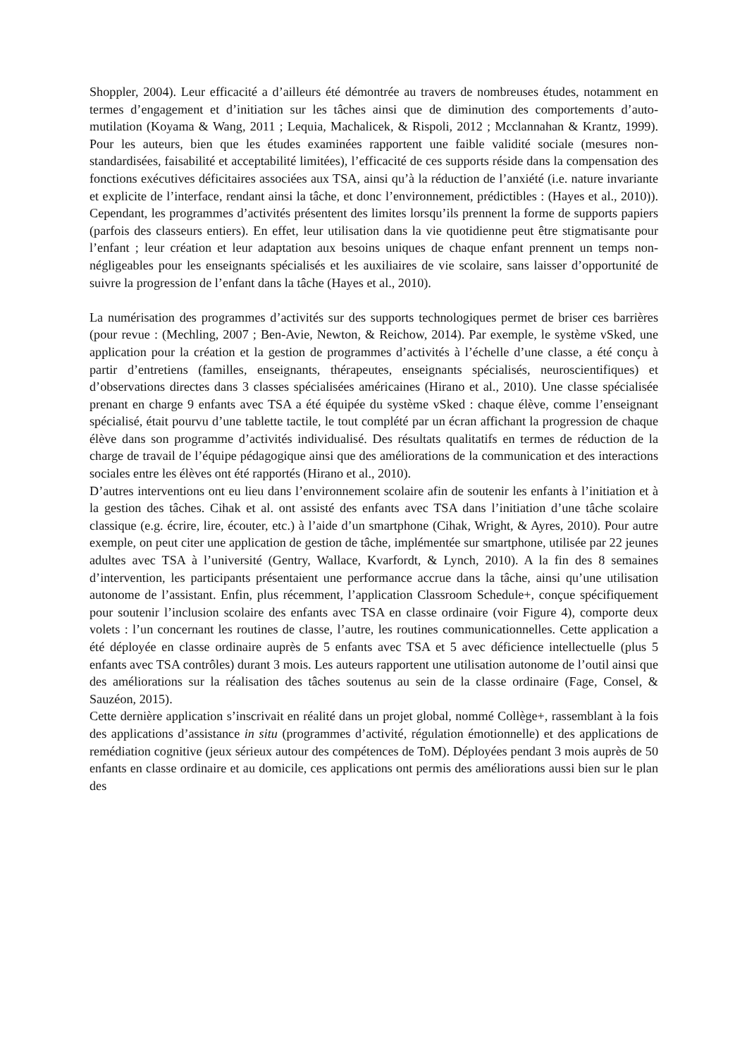Shoppler, 2004). Leur efficacité a d’ailleurs été démontrée au travers de nombreuses études, notamment en termes d’engagement et d’initiation sur les tâches ainsi que de diminution des comportements d’auto-mutilation (Koyama & Wang, 2011 ; Lequia, Machalicek, & Rispoli, 2012 ; Mcclannahan & Krantz, 1999). Pour les auteurs, bien que les études examinées rapportent une faible validité sociale (mesures non-standardisées, faisabilité et acceptabilité limitées), l’efficacité de ces supports réside dans la compensation des fonctions exécutives déficitaires associées aux TSA, ainsi qu’à la réduction de l’anxiété (i.e. nature invariante et explicite de l’interface, rendant ainsi la tâche, et donc l’environnement, prédictibles : (Hayes et al., 2010)). Cependant, les programmes d’activités présentent des limites lorsqu’ils prennent la forme de supports papiers (parfois des classeurs entiers). En effet, leur utilisation dans la vie quotidienne peut être stigmatisante pour l’enfant ; leur création et leur adaptation aux besoins uniques de chaque enfant prennent un temps non-négligeables pour les enseignants spécialisés et les auxiliaires de vie scolaire, sans laisser d’opportunité de suivre la progression de l’enfant dans la tâche (Hayes et al., 2010).
La numérisation des programmes d’activités sur des supports technologiques permet de briser ces barrières (pour revue : (Mechling, 2007 ; Ben-Avie, Newton, & Reichow, 2014). Par exemple, le système vSked, une application pour la création et la gestion de programmes d’activités à l’échelle d’une classe, a été conçu à partir d’entretiens (familles, enseignants, thérapeutes, enseignants spécialisés, neuroscientifiques) et d’observations directes dans 3 classes spécialisées américaines (Hirano et al., 2010). Une classe spécialisée prenant en charge 9 enfants avec TSA a été équipée du système vSked : chaque élève, comme l’enseignant spécialisé, était pourvu d’une tablette tactile, le tout complété par un écran affichant la progression de chaque élève dans son programme d’activités individualisé. Des résultats qualitatifs en termes de réduction de la charge de travail de l’équipe pédagogique ainsi que des améliorations de la communication et des interactions sociales entre les élèves ont été rapportés (Hirano et al., 2010).
D’autres interventions ont eu lieu dans l’environnement scolaire afin de soutenir les enfants à l’initiation et à la gestion des tâches. Cihak et al. ont assisté des enfants avec TSA dans l’initiation d’une tâche scolaire classique (e.g. écrire, lire, écouter, etc.) à l’aide d’un smartphone (Cihak, Wright, & Ayres, 2010). Pour autre exemple, on peut citer une application de gestion de tâche, implémentée sur smartphone, utilisée par 22 jeunes adultes avec TSA à l’université (Gentry, Wallace, Kvarfordt, & Lynch, 2010). A la fin des 8 semaines d’intervention, les participants présentaient une performance accrue dans la tâche, ainsi qu’une utilisation autonome de l’assistant. Enfin, plus récemment, l’application Classroom Schedule+, conçue spécifiquement pour soutenir l’inclusion scolaire des enfants avec TSA en classe ordinaire (voir Figure 4), comporte deux volets : l’un concernant les routines de classe, l’autre, les routines communicationnelles. Cette application a été déployée en classe ordinaire auprès de 5 enfants avec TSA et 5 avec déficience intellectuelle (plus 5 enfants avec TSA contrôles) durant 3 mois. Les auteurs rapportent une utilisation autonome de l’outil ainsi que des améliorations sur la réalisation des tâches soutenus au sein de la classe ordinaire (Fage, Consel, & Sauzéon, 2015).
Cette dernière application s’inscrivait en réalité dans un projet global, nommé Collège+, rassemblant à la fois des applications d’assistance in situ (programmes d’activité, régulation émotionnelle) et des applications de remédiation cognitive (jeux sérieux autour des compétences de ToM). Déployées pendant 3 mois auprès de 50 enfants en classe ordinaire et au domicile, ces applications ont permis des améliorations aussi bien sur le plan des